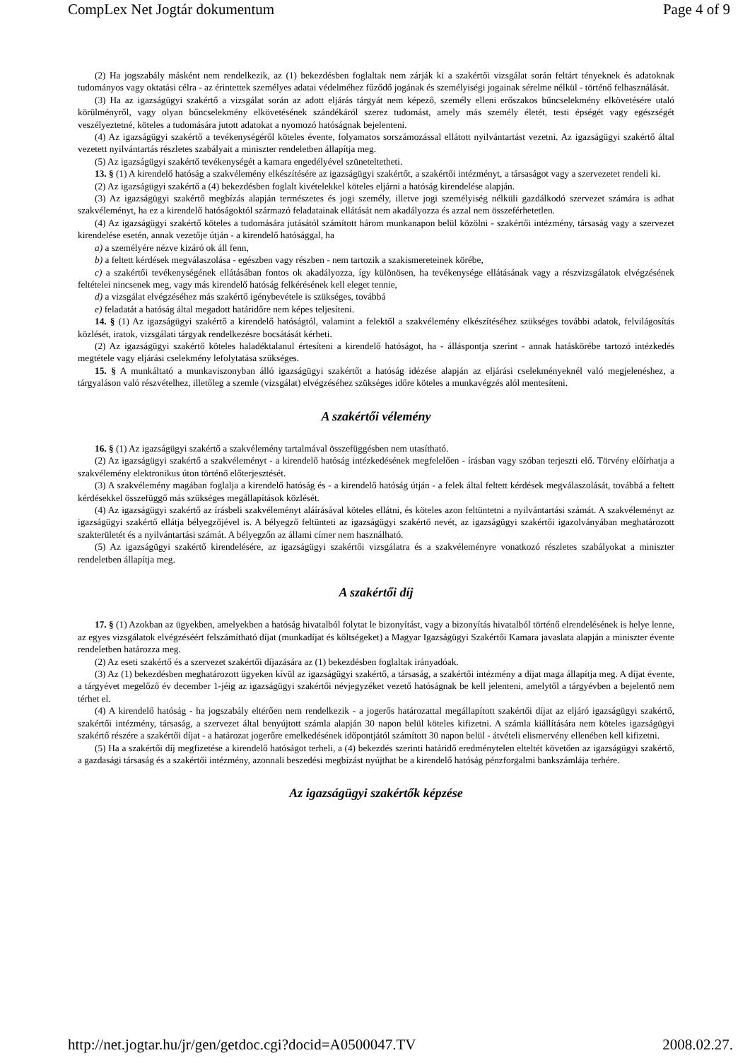CompLex Net Jogtár dokumentum Page 4 of 9
(2) Ha jogszabály másként nem rendelkezik, az (1) bekezdésben foglaltak nem zárják ki a szakértői vizsgálat során feltárt tényeknek és adatoknak tudományos vagy oktatási célra - az érintettek személyes adatai védelméhez fűződő jogának és személyiségi jogainak sérelme nélkül - történő felhasználását.
(3) Ha az igazságügyi szakértő a vizsgálat során az adott eljárás tárgyát nem képező, személy elleni erőszakos bűncselekmény elkövetésére utaló körülményről, vagy olyan bűncselekmény elkövetésének szándékáról szerez tudomást, amely más személy életét, testi épségét vagy egészségét veszélyeztetné, köteles a tudomására jutott adatokat a nyomozó hatóságnak bejelenteni.
(4) Az igazságügyi szakértő a tevékenységéről köteles évente, folyamatos sorszámozással ellátott nyilvántartást vezetni. Az igazságügyi szakértő által vezetett nyilvántartás részletes szabályait a miniszter rendeletben állapítja meg.
(5) Az igazságügyi szakértő tevékenységét a kamara engedélyével szüneteltetheti.
13. § (1) A kirendelő hatóság a szakvélemény elkészítésére az igazságügyi szakértőt, a szakértői intézményt, a társaságot vagy a szervezetet rendeli ki.
(2) Az igazságügyi szakértő a (4) bekezdésben foglalt kivételekkel köteles eljárni a hatóság kirendelése alapján.
(3) Az igazságügyi szakértő megbízás alapján természetes és jogi személy, illetve jogi személyiség nélküli gazdálkodó szervezet számára is adhat szakvéleményt, ha ez a kirendelő hatóságoktól származó feladatainak ellátását nem akadályozza és azzal nem összeférhetetlen.
(4) Az igazságügyi szakértő köteles a tudomására jutásától számított három munkanapon belül közölni - szakértői intézmény, társaság vagy a szervezet kirendelése esetén, annak vezetője útján - a kirendelő hatósággal, ha
a) a személyére nézve kizáró ok áll fenn,
b) a feltett kérdések megválaszolása - egészben vagy részben - nem tartozik a szakismereteinek körébe,
c) a szakértői tevékenységének ellátásában fontos ok akadályozza, így különösen, ha tevékenysége ellátásának vagy a részvizsgálatok elvégzésének feltételei nincsenek meg, vagy más kirendelő hatóság felkérésének kell eleget tennie,
d) a vizsgálat elvégzéséhez más szakértő igénybevétele is szükséges, továbbá
e) feladatát a hatóság által megadott határidőre nem képes teljesíteni.
14. § (1) Az igazságügyi szakértő a kirendelő hatóságtól, valamint a felektől a szakvélemény elkészítéséhez szükséges további adatok, felvilágosítás közlését, iratok, vizsgálati tárgyak rendelkezésre bocsátását kérheti.
(2) Az igazságügyi szakértő köteles haladéktalanul értesíteni a kirendelő hatóságot, ha - álláspontja szerint - annak hatáskörébe tartozó intézkedés megtétele vagy eljárási cselekmény lefolytatása szükséges.
15. § A munkáltató a munkaviszonyban álló igazságügyi szakértőt a hatóság idézése alapján az eljárási cselekményeknél való megjelenéshez, a tárgyaláson való részvételhez, illetőleg a szemle (vizsgálat) elvégzéséhez szükséges időre köteles a munkavégzés alól mentesíteni.
A szakértői vélemény
16. § (1) Az igazságügyi szakértő a szakvélemény tartalmával összefüggésben nem utasítható.
(2) Az igazságügyi szakértő a szakvéleményt - a kirendelő hatóság intézkedésének megfelelően - írásban vagy szóban terjeszti elő. Törvény előírhatja a szakvélemény elektronikus úton történő előterjesztését.
(3) A szakvélemény magában foglalja a kirendelő hatóság és - a kirendelő hatóság útján - a felek által feltett kérdések megválaszolását, továbbá a feltett kérdésekkel összefüggő más szükséges megállapítások közlését.
(4) Az igazságügyi szakértő az írásbeli szakvéleményt aláírásával köteles ellátni, és köteles azon feltüntetni a nyilvántartási számát. A szakvéleményt az igazságügyi szakértő ellátja bélyegzőjével is. A bélyegző feltünteti az igazságügyi szakértő nevét, az igazságügyi szakértői igazolványában meghatározott szakterületét és a nyilvántartási számát. A bélyegzőn az állami címer nem használható.
(5) Az igazságügyi szakértő kirendelésére, az igazságügyi szakértői vizsgálatra és a szakvéleményre vonatkozó részletes szabályokat a miniszter rendeletben állapítja meg.
A szakértői díj
17. § (1) Azokban az ügyekben, amelyekben a hatóság hivatalból folytat le bizonyítást, vagy a bizonyítás hivatalból történő elrendelésének is helye lenne, az egyes vizsgálatok elvégzéséért felszámítható díjat (munkadíjat és költségeket) a Magyar Igazságügyi Szakértői Kamara javaslata alapján a miniszter évente rendeletben határozza meg.
(2) Az eseti szakértő és a szervezet szakértői díjazására az (1) bekezdésben foglaltak irányadóak.
(3) Az (1) bekezdésben meghatározott ügyeken kívül az igazságügyi szakértő, a társaság, a szakértői intézmény a díjat maga állapítja meg. A díjat évente, a tárgyévet megelőző év december 1-jéig az igazságügyi szakértői névjegyzéket vezető hatóságnak be kell jelenteni, amelytől a tárgyévben a bejelentő nem térhet el.
(4) A kirendelő hatóság - ha jogszabály eltérően nem rendelkezik - a jogerős határozattal megállapított szakértői díjat az eljáró igazságügyi szakértő, szakértői intézmény, társaság, a szervezet által benyújtott számla alapján 30 napon belül köteles kifizetni. A számla kiállítására nem köteles igazságügyi szakértő részére a szakértői díjat - a határozat jogerőre emelkedésének időpontjától számított 30 napon belül - átvételi elismervény ellenében kell kifizetni.
(5) Ha a szakértői díj megfizetése a kirendelő hatóságot terheli, a (4) bekezdés szerinti határidő eredménytelen elteltét követően az igazságügyi szakértő, a gazdasági társaság és a szakértői intézmény, azonnali beszedési megbízást nyújthat be a kirendelő hatóság pénzforgalmi bankszámlája terhére.
Az igazságügyi szakértők képzése
http://net.jogtar.hu/jr/gen/getdoc.cgi?docid=A0500047.TV 2008.02.27.